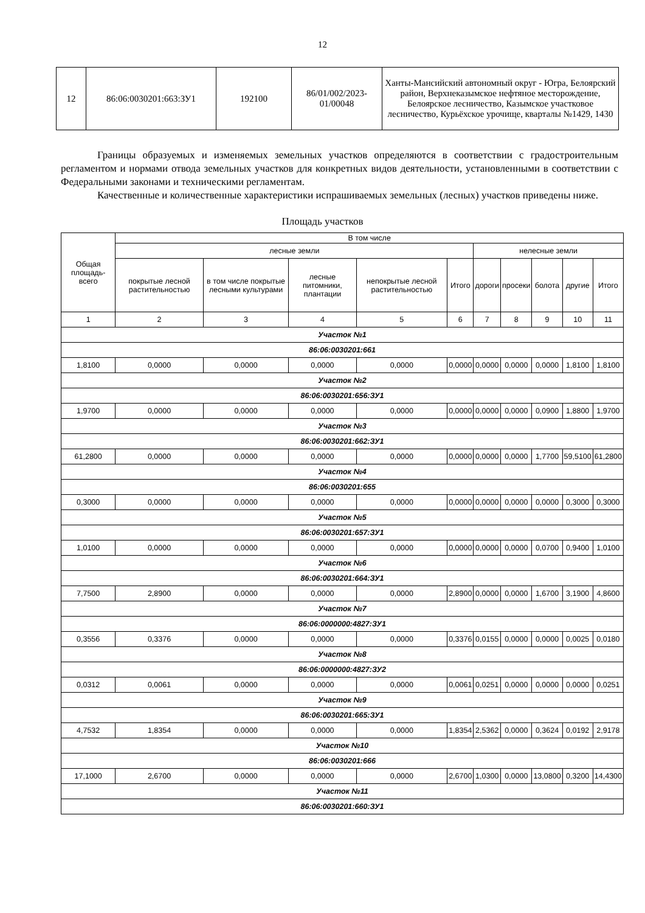12
| 12 | 86:06:0030201:663:ЗУ1 | 192100 | 86/01/002/2023-01/00048 | Ханты-Мансийский автономный округ - Югра, Белоярский район, Верхнеказымское нефтяное месторождение, Белоярское лесничество, Казымское участковое лесничество, Курьёхское урочище, кварталы №1429, 1430 |
Границы образуемых и изменяемых земельных участков определяются в соответствии с градостроительным регламентом и нормами отвода земельных участков для конкретных видов деятельности, установленными в соответствии с Федеральными законами и техническими регламентам.
Качественные и количественные характеристики испрашиваемых земельных (лесных) участков приведены ниже.
Площадь участков
| Общая площадь-всего | В том числе | | | | | | | | | |
| --- | --- | --- | --- | --- | --- | --- | --- | --- | --- | --- |
| | лесные земли | | | | | нелесные земли | | | | |
| | покрытые лесной растительностью | в том числе покрытые лесными культурами | лесные питомники, плантации | непокрытые лесной растительностью | Итого | дороги | просеки | болота | другие | Итого |
| 1 | 2 | 3 | 4 | 5 | 6 | 7 | 8 | 9 | 10 | 11 |
| Участок №1 | | | | | | | | | | |
| 86:06:0030201:661 | | | | | | | | | | |
| 1,8100 | 0,0000 | 0,0000 | 0,0000 | 0,0000 | 0,0000 | 0,0000 | 0,0000 | 0,0000 | 1,8100 | 1,8100 |
| Участок №2 | | | | | | | | | | |
| 86:06:0030201:656:ЗУ1 | | | | | | | | | | |
| 1,9700 | 0,0000 | 0,0000 | 0,0000 | 0,0000 | 0,0000 | 0,0000 | 0,0000 | 0,0900 | 1,8800 | 1,9700 |
| Участок №3 | | | | | | | | | | |
| 86:06:0030201:662:ЗУ1 | | | | | | | | | | |
| 61,2800 | 0,0000 | 0,0000 | 0,0000 | 0,0000 | 0,0000 | 0,0000 | 0,0000 | 1,7700 | 59,5100 | 61,2800 |
| Участок №4 | | | | | | | | | | |
| 86:06:0030201:655 | | | | | | | | | | |
| 0,3000 | 0,0000 | 0,0000 | 0,0000 | 0,0000 | 0,0000 | 0,0000 | 0,0000 | 0,0000 | 0,3000 | 0,3000 |
| Участок №5 | | | | | | | | | | |
| 86:06:0030201:657:ЗУ1 | | | | | | | | | | |
| 1,0100 | 0,0000 | 0,0000 | 0,0000 | 0,0000 | 0,0000 | 0,0000 | 0,0000 | 0,0700 | 0,9400 | 1,0100 |
| Участок №6 | | | | | | | | | | |
| 86:06:0030201:664:ЗУ1 | | | | | | | | | | |
| 7,7500 | 2,8900 | 0,0000 | 0,0000 | 0,0000 | 2,8900 | 0,0000 | 0,0000 | 1,6700 | 3,1900 | 4,8600 |
| Участок №7 | | | | | | | | | | |
| 86:06:0000000:4827:ЗУ1 | | | | | | | | | | |
| 0,3556 | 0,3376 | 0,0000 | 0,0000 | 0,0000 | 0,3376 | 0,0155 | 0,0000 | 0,0000 | 0,0025 | 0,0180 |
| Участок №8 | | | | | | | | | | |
| 86:06:0000000:4827:ЗУ2 | | | | | | | | | | |
| 0,0312 | 0,0061 | 0,0000 | 0,0000 | 0,0000 | 0,0061 | 0,0251 | 0,0000 | 0,0000 | 0,0000 | 0,0251 |
| Участок №9 | | | | | | | | | | |
| 86:06:0030201:665:ЗУ1 | | | | | | | | | | |
| 4,7532 | 1,8354 | 0,0000 | 0,0000 | 0,0000 | 1,8354 | 2,5362 | 0,0000 | 0,3624 | 0,0192 | 2,9178 |
| Участок №10 | | | | | | | | | | |
| 86:06:0030201:666 | | | | | | | | | | |
| 17,1000 | 2,6700 | 0,0000 | 0,0000 | 0,0000 | 2,6700 | 1,0300 | 0,0000 | 13,0800 | 0,3200 | 14,4300 |
| Участок №11 | | | | | | | | | | |
| 86:06:0030201:660:ЗУ1 | | | | | | | | | | |